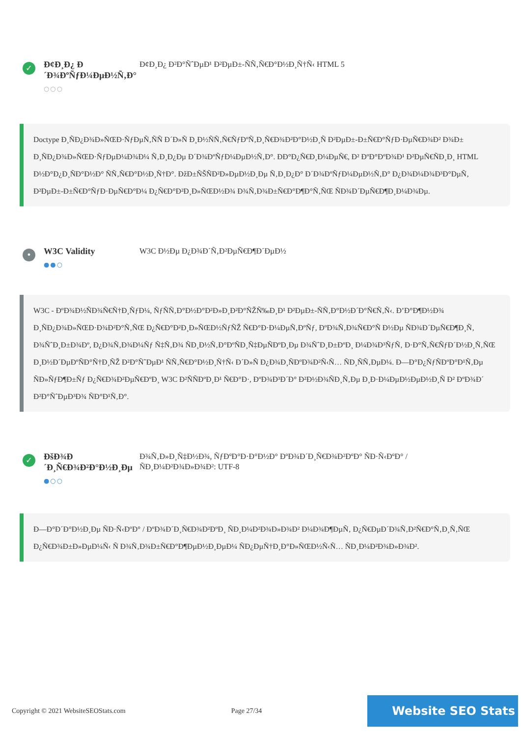✓
Ð¢Ð¸Ð¿ Ð´Ð¾ÐºÑƒÐ¼ÐµÐ½Ñ‚Ð°
○○○
Ð¢Ð¸Ð¿ Ð²Ð°ÑˆÐµÐ¹ Ð²ÐµÐ±-ÑÑ‚Ñ€Ð°Ð½Ð¸Ñ†Ñ‹ HTML 5
Doctype Ð¸ÑÐ¿Ð¾Ð»ÑŒÐ·ÑƒÐµÑ‚ÑÑ Ð´Ð»Ñ Ð¸Ð½ÑÑ‚Ñ€ÑƒÐºÑ‚Ð¸Ñ€Ð¾Ð²Ð°Ð½Ð¸Ñ Ð²ÐµÐ±-Ð±Ñ€Ð°ÑƒÐ·ÐµÑ€Ð¾Ð² Ð¾Ð± Ð¸ÑÐ¿Ð¾Ð»ÑŒÐ·ÑƒÐµÐ¼Ð¾Ð¼ Ñ‚Ð¸Ð¿Ðµ Ð´Ð¾ÐºÑƒÐ¼ÐµÐ½Ñ‚Ð°. ÐÐ°Ð¿Ñ€Ð¸Ð¼ÐµÑ€, Ð² ÐºÐ°ÐºÐ¾Ð¹ Ð²ÐµÑ€ÑÐ¸Ð¸ HTML Ð½Ð°Ð¿Ð¸ÑÐ°Ð½Ð° ÑÑ‚Ñ€Ð°Ð½Ð¸Ñ†Ð°. ÐžÐ±ÑŠÑÐ²Ð»ÐµÐ½Ð¸Ðµ Ñ‚Ð¸Ð¿Ð° Ð´Ð¾ÐºÑƒÐ¼ÐµÐ½Ñ‚Ð° Ð¿Ð¾Ð¼Ð¾Ð³Ð°ÐµÑ‚ Ð²ÐµÐ±-Ð±Ñ€Ð°ÑƒÐ·ÐµÑ€Ð°Ð¼ Ð¿Ñ€Ð°Ð²Ð¸Ð»ÑŒÐ½Ð¾ Ð¾Ñ‚Ð¾Ð±Ñ€Ð°Ð¶Ð°Ñ‚ÑŒ ÑÐ¾Ð´ÐµÑ€Ð¶Ð¸Ð¼Ð¾Ðµ.
•
W3C Validity
●●○
W3C Ð½Ðµ Ð¿Ð¾Ð´Ñ‚Ð²ÐµÑ€Ð¶Ð´ÐµÐ½
W3C - ÐºÐ¾Ð½ÑÐ¾Ñ€Ñ†Ð¸ÑƒÐ¼, ÑƒÑÑ‚Ð°Ð½Ð°Ð²Ð»Ð¸Ð²Ð°ÑŽÑ‰Ð¸Ð¹ Ð²ÐµÐ±-ÑÑ‚Ð°Ð½Ð´Ð°Ñ€Ñ‚Ñ‹. Ð’Ð°Ð¶Ð½Ð¾ Ð¸ÑÐ¿Ð¾Ð»ÑŒÐ·Ð¾Ð²Ð°Ñ‚ÑŒ Ð¿Ñ€Ð°Ð²Ð¸Ð»ÑŒÐ½ÑƒÑŽ Ñ€Ð°Ð·Ð¼ÐµÑ‚ÐºÑƒ, ÐºÐ¾Ñ‚Ð¾Ñ€Ð°Ñ Ð½Ðµ ÑÐ¾Ð´ÐµÑ€Ð¶Ð¸Ñ‚ Ð¾ÑˆÐ¸Ð±Ð¾Ðº, Ð¿Ð¾Ñ‚Ð¾Ð¼Ñƒ Ñ‡Ñ‚Ð¾ ÑÐ¸Ð½Ñ‚Ð°ÐºÑÐ¸Ñ‡ÐµÑÐºÐ¸Ðµ Ð¾ÑˆÐ¸Ð±ÐºÐ¸ Ð¼Ð¾Ð³ÑƒÑ‚ Ð·Ð°Ñ‚Ñ€ÑƒÐ´Ð½Ð¸Ñ‚ÑŒ Ð¸Ð½Ð´ÐµÐºÑÐ°Ñ†Ð¸ÑŽ Ð²Ð°ÑˆÐµÐ¹ ÑÑ‚Ñ€Ð°Ð½Ð¸Ñ†Ñ‹ Ð´Ð»Ñ Ð¿Ð¾Ð¸ÑÐºÐ¾Ð²Ñ‹Ñ… ÑÐ¸ÑÑ‚ÐµÐ¼. Ð—Ð°Ð¿ÑƒÑÐºÐ°Ð¹Ñ‚Ðµ ÑÐ»ÑƒÐ¶Ð±Ñƒ Ð¿Ñ€Ð¾Ð²ÐµÑ€ÐºÐ¸ W3C Ð²ÑÑÐºÐ¸Ð¹ Ñ€Ð°Ð·, ÐºÐ¾Ð³Ð´Ð° Ð²Ð½Ð¾ÑÐ¸Ñ‚Ðµ Ð¸Ð·Ð¼ÐµÐ½ÐµÐ½Ð¸Ñ Ð² ÐºÐ¾Ð´ Ð²Ð°ÑˆÐµÐ³Ð¾ ÑÐ°Ð¹Ñ‚Ð°.
✓
ÐšÐ¾Ð´Ð¸Ñ€Ð¾Ð²Ð°Ð½Ð¸Ðµ
●○○
Ð¾Ñ‚Ð»Ð¸Ñ‡Ð½Ð¾, ÑƒÐºÐ°Ð·Ð°Ð½Ð° ÐºÐ¾Ð´Ð¸Ñ€Ð¾Ð²ÐºÐ° ÑÐ·Ñ‹ÐºÐ° / ÑÐ¸Ð¼Ð²Ð¾Ð»Ð¾Ð²: UTF-8
Ð—Ð°Ð´Ð°Ð½Ð¸Ðµ ÑÐ·Ñ‹ÐºÐ° / ÐºÐ¾Ð´Ð¸Ñ€Ð¾Ð²ÐºÐ¸ ÑÐ¸Ð¼Ð²Ð¾Ð»Ð¾Ð² Ð¼Ð¾Ð¶ÐµÑ‚ Ð¿Ñ€ÐµÐ´Ð¾Ñ‚Ð²Ñ€Ð°Ñ‚Ð¸Ñ‚ÑŒ Ð¿Ñ€Ð¾Ð±Ð»ÐµÐ¼Ñ‹ Ñ Ð¾Ñ‚Ð¾Ð±Ñ€Ð°Ð¶ÐµÐ½Ð¸ÐµÐ¼ ÑÐ¿ÐµÑ†Ð¸Ð°Ð»ÑŒÐ½Ñ‹Ñ… ÑÐ¸Ð¼Ð²Ð¾Ð»Ð¾Ð².
Copyright © 2021 WebsiteSEOStats.com Page 27/34 Website SEO Stats